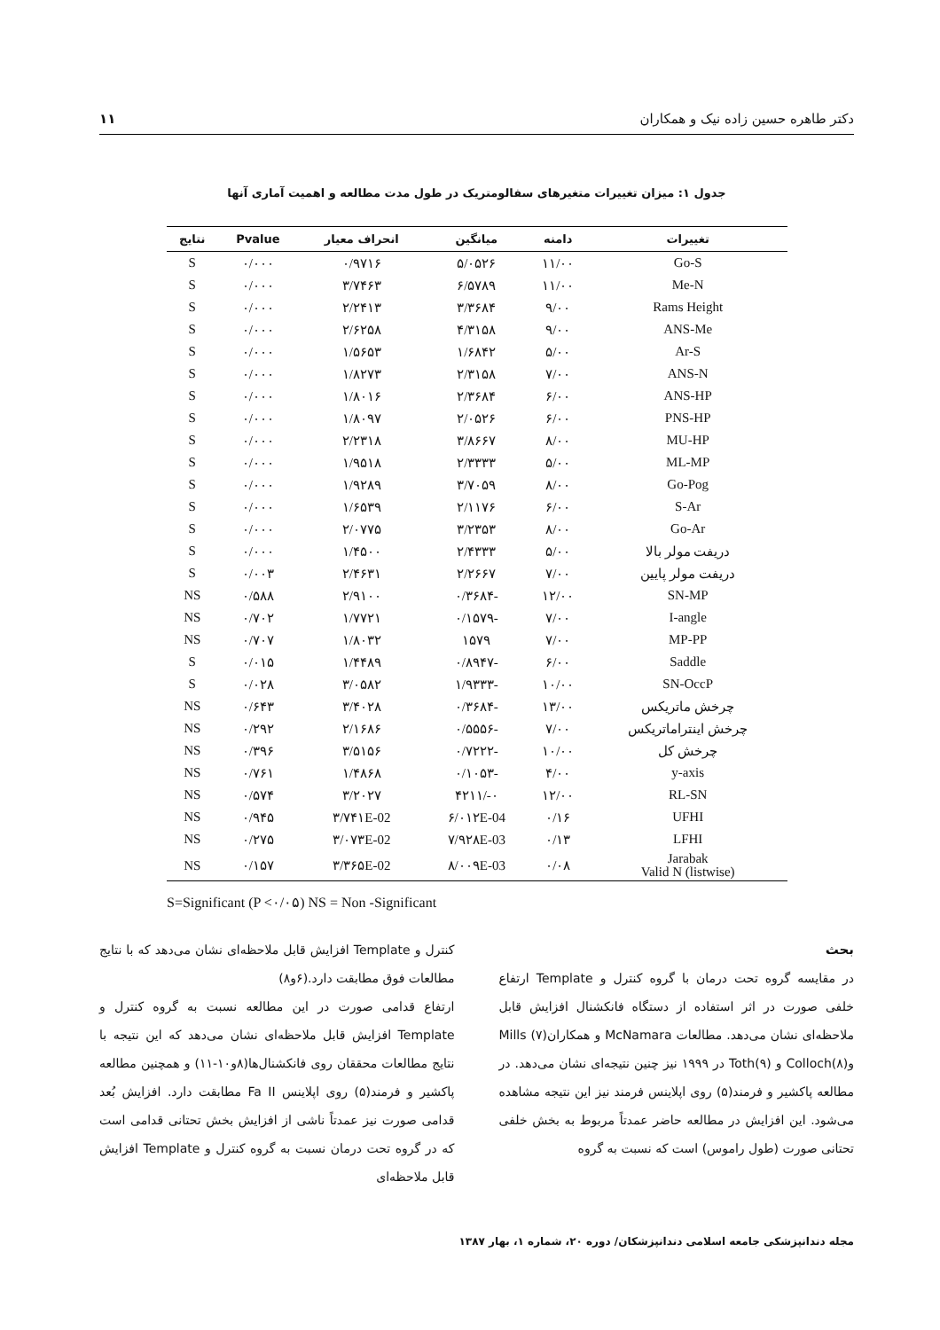دکتر طاهره حسین زاده نیک و همکاران ۱۱
جدول ۱: میزان تغییرات متغیرهای سفالومتریک در طول مدت مطالعه و اهمیت آماری آنها
| تغییرات | دامنه | میانگین | انحراف معیار | Pvalue | نتایج |
| --- | --- | --- | --- | --- | --- |
| Go-S | ۱۱/۰۰ | ۵/۰۵۲۶ | ۰/۹۷۱۶ | ۰/۰۰۰ | S |
| Me-N | ۱۱/۰۰ | ۶/۵۷۸۹ | ۳/۷۴۶۳ | ۰/۰۰۰ | S |
| Rams Height | ۹/۰۰ | ۳/۳۶۸۴ | ۲/۲۴۱۳ | ۰/۰۰۰ | S |
| ANS-Me | ۹/۰۰ | ۴/۳۱۵۸ | ۲/۶۲۵۸ | ۰/۰۰۰ | S |
| Ar-S | ۵/۰۰ | ۱/۶۸۴۲ | ۱/۵۶۵۳ | ۰/۰۰۰ | S |
| ANS-N | ۷/۰۰ | ۲/۳۱۵۸ | ۱/۸۲۷۳ | ۰/۰۰۰ | S |
| ANS-HP | ۶/۰۰ | ۲/۳۶۸۴ | ۱/۸۰۱۶ | ۰/۰۰۰ | S |
| PNS-HP | ۶/۰۰ | ۲/۰۵۲۶ | ۱/۸۰۹۷ | ۰/۰۰۰ | S |
| MU-HP | ۸/۰۰ | ۳/۸۶۶۷ | ۲/۲۳۱۸ | ۰/۰۰۰ | S |
| ML-MP | ۵/۰۰ | ۲/۳۳۳۳ | ۱/۹۵۱۸ | ۰/۰۰۰ | S |
| Go-Pog | ۸/۰۰ | ۳/۷۰۵۹ | ۱/۹۲۸۹ | ۰/۰۰۰ | S |
| S-Ar | ۶/۰۰ | ۲/۱۱۷۶ | ۱/۶۵۳۹ | ۰/۰۰۰ | S |
| Go-Ar | ۸/۰۰ | ۳/۲۳۵۳ | ۲/۰۷۷۵ | ۰/۰۰۰ | S |
| دریفت مولر بالا | ۵/۰۰ | ۲/۴۳۳۳ | ۱/۴۵۰۰ | ۰/۰۰۰ | S |
| دریفت مولر پایین | ۷/۰۰ | ۲/۲۶۶۷ | ۲/۴۶۳۱ | ۰/۰۰۳ | S |
| SN-MP | ۱۲/۰۰ | -۰/۳۶۸۴ | ۲/۹۱۰۰ | ۰/۵۸۸ | NS |
| I-angle | ۷/۰۰ | -۰/۱۵۷۹ | ۱/۷۷۲۱ | ۰/۷۰۲ | NS |
| MP-PP | ۷/۰۰ | ۱۵۷۹ | ۱/۸۰۳۲ | ۰/۷۰۷ | NS |
| Saddle | ۶/۰۰ | -۰/۸۹۴۷ | ۱/۴۴۸۹ | ۰/۰۱۵ | S |
| SN-OccP | ۱۰/۰۰ | -۱/۹۳۳۳ | ۳/۰۵۸۲ | ۰/۰۲۸ | S |
| چرخش ماتریکس | ۱۳/۰۰ | -۰/۳۶۸۴ | ۳/۴۰۲۸ | ۰/۶۴۳ | NS |
| چرخش اینتراماتریکس | ۷/۰۰ | -۰/۵۵۵۶ | ۲/۱۶۸۶ | ۰/۲۹۲ | NS |
| چرخش کل | ۱۰/۰۰ | -۰/۷۲۲۲ | ۳/۵۱۵۶ | ۰/۳۹۶ | NS |
| y-axis | ۴/۰۰ | -۰/۱۰۵۳ | ۱/۴۸۶۸ | ۰/۷۶۱ | NS |
| RL-SN | ۱۲/۰۰ | ۰-/۴۲۱۱ | ۳/۲۰۲۷ | ۰/۵۷۴ | NS |
| UFHI | ۰/۱۶ | ۶/۰۱۲E-04 | ۳/۷۴۱E-02 | ۰/۹۴۵ | NS |
| LFHI | ۰/۱۳ | ۷/۹۲۸E-03 | ۳/۰۷۳E-02 | ۰/۲۷۵ | NS |
| Jarabak Valid N (listwise) | ۰/۰۸ | ۸/۰۰۹E-03 | ۳/۳۶۵E-02 | ۰/۱۵۷ | NS |
S=Significant (P <۰/۰۵) NS = Non -Significant
بحث
در مقایسه گروه تحت درمان با گروه کنترل و Template ارتفاع خلفی صورت در اثر استفاده از دستگاه فانکشنال افزایش قابل ملاحظه‌ای نشان می‌دهد. مطالعات McNamara و همکاران(۷) Mills وColloch(۸) و Toth(۹) در ۱۹۹۹ نیز چنین نتیجه‌ای نشان می‌دهد. در مطالعه پاکشیر و فرمند(۵) روی اپلاینس فرمند نیز این نتیجه مشاهده می‌شود. این افزایش در مطالعه حاضر عمدتاً مربوط به بخش خلفی تحتانی صورت (طول راموس) است که نسبت به گروه
کنترل و Template افزایش قابل ملاحظه‌ای نشان می‌دهد که با نتایج مطالعات فوق مطابقت دارد.(۶و۸)
ارتفاع قدامی صورت در این مطالعه نسبت به گروه کنترل و Template افزایش قابل ملاحظه‌ای نشان می‌دهد که این نتیجه با نتایج مطالعات محققان روی فانکشنال‌ها(۸و۱۰-۱۱) و همچنین مطالعه پاکشیر و فرمند(۵) روی اپلاینس Fa II مطابقت دارد. افزایش بُعد قدامی صورت نیز عمدتاً ناشی از افزایش بخش تحتانی قدامی است که در گروه تحت درمان نسبت به گروه کنترل و Template افزایش قابل ملاحظه‌ای
مجله دندانپزشکی جامعه اسلامی دندانپزشکان/ دوره ۲۰، شماره ۱، بهار ۱۳۸۷